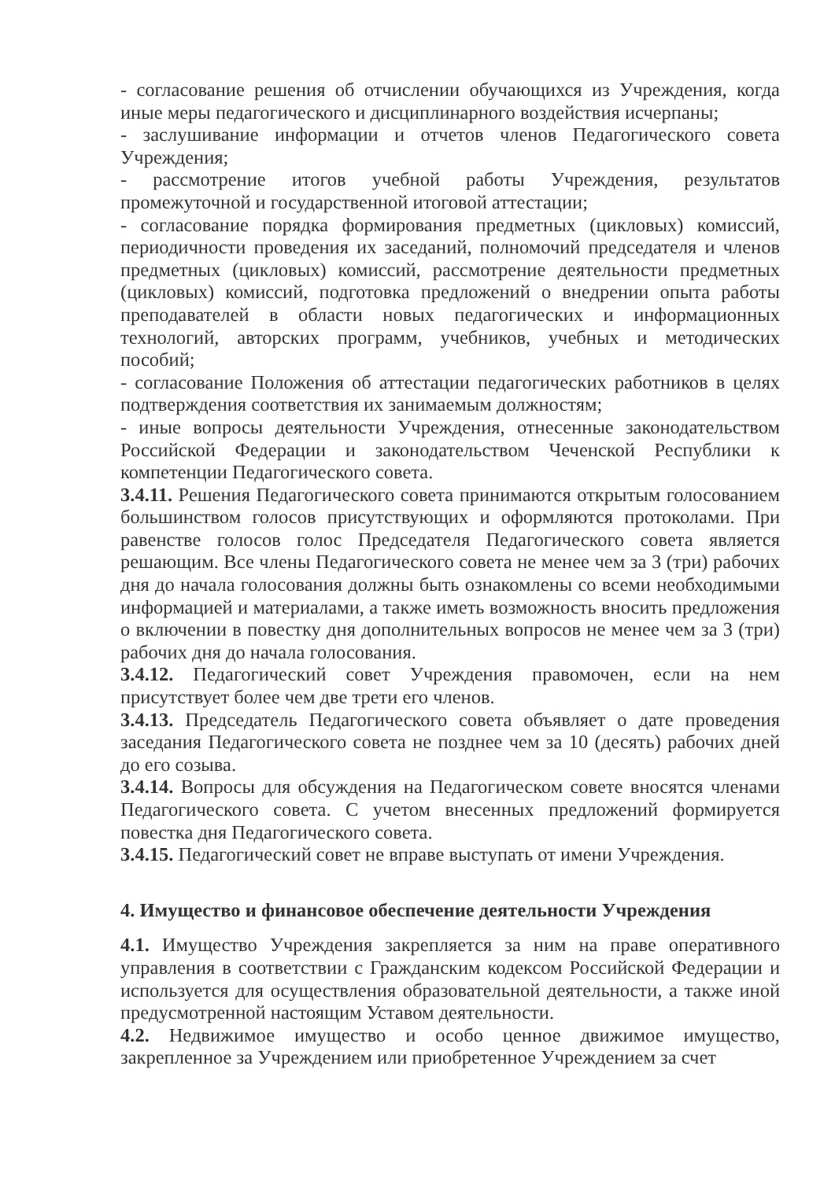- согласование решения об отчислении обучающихся из Учреждения, когда иные меры педагогического и дисциплинарного воздействия исчерпаны;
- заслушивание информации и отчетов членов Педагогического совета Учреждения;
- рассмотрение итогов учебной работы Учреждения, результатов промежуточной и государственной итоговой аттестации;
- согласование порядка формирования предметных (цикловых) комиссий, периодичности проведения их заседаний, полномочий председателя и членов предметных (цикловых) комиссий, рассмотрение деятельности предметных (цикловых) комиссий, подготовка предложений о внедрении опыта работы преподавателей в области новых педагогических и информационных технологий, авторских программ, учебников, учебных и методических пособий;
- согласование Положения об аттестации педагогических работников в целях подтверждения соответствия их занимаемым должностям;
- иные вопросы деятельности Учреждения, отнесенные законодательством Российской Федерации и законодательством Чеченской Республики к компетенции Педагогического совета.
3.4.11. Решения Педагогического совета принимаются открытым голосованием большинством голосов присутствующих и оформляются протоколами. При равенстве голосов голос Председателя Педагогического совета является решающим. Все члены Педагогического совета не менее чем за 3 (три) рабочих дня до начала голосования должны быть ознакомлены со всеми необходимыми информацией и материалами, а также иметь возможность вносить предложения о включении в повестку дня дополнительных вопросов не менее чем за 3 (три) рабочих дня до начала голосования.
3.4.12. Педагогический совет Учреждения правомочен, если на нем присутствует более чем две трети его членов.
3.4.13. Председатель Педагогического совета объявляет о дате проведения заседания Педагогического совета не позднее чем за 10 (десять) рабочих дней до его созыва.
3.4.14. Вопросы для обсуждения на Педагогическом совете вносятся членами Педагогического совета. С учетом внесенных предложений формируется повестка дня Педагогического совета.
3.4.15. Педагогический совет не вправе выступать от имени Учреждения.
4. Имущество и финансовое обеспечение деятельности Учреждения
4.1. Имущество Учреждения закрепляется за ним на праве оперативного управления в соответствии с Гражданским кодексом Российской Федерации и используется для осуществления образовательной деятельности, а также иной предусмотренной настоящим Уставом деятельности.
4.2. Недвижимое имущество и особо ценное движимое имущество, закрепленное за Учреждением или приобретенное Учреждением за счет